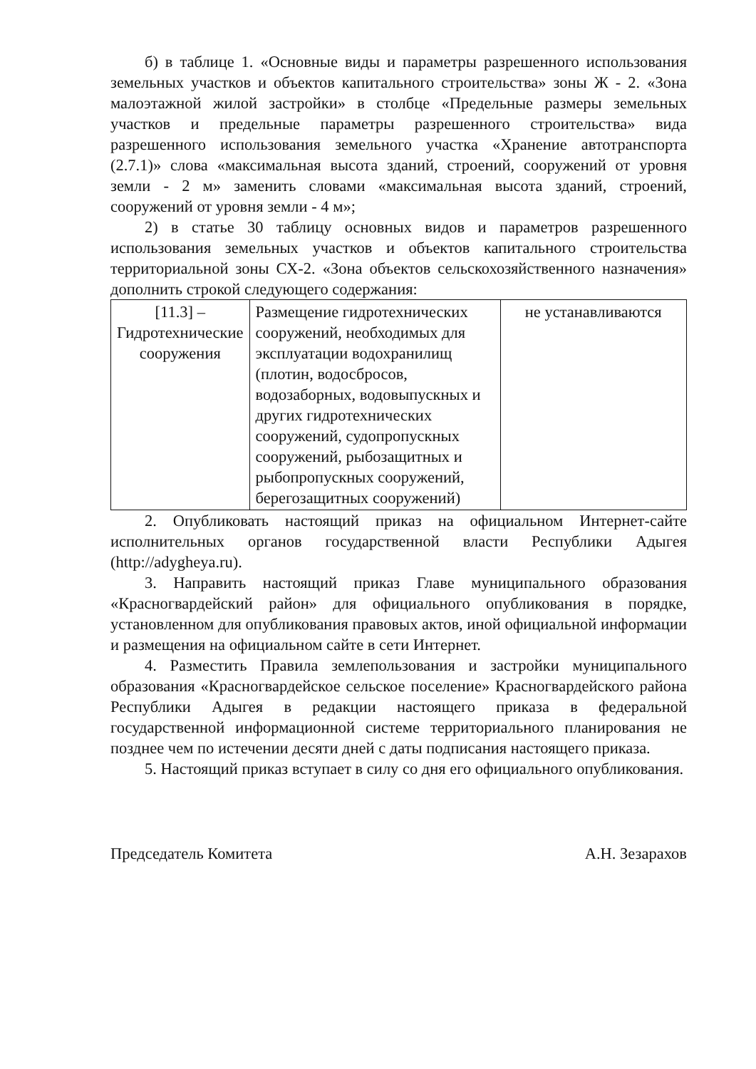б) в таблице 1. «Основные виды и параметры разрешенного использования земельных участков и объектов капитального строительства» зоны Ж - 2. «Зона малоэтажной жилой застройки» в столбце «Предельные размеры земельных участков и предельные параметры разрешенного строительства» вида разрешенного использования земельного участка «Хранение автотранспорта (2.7.1)» слова «максимальная высота зданий, строений, сооружений от уровня земли - 2 м» заменить словами «максимальная высота зданий, строений, сооружений от уровня земли - 4 м»;
2) в статье 30 таблицу основных видов и параметров разрешенного использования земельных участков и объектов капитального строительства территориальной зоны СХ-2. «Зона объектов сельскохозяйственного назначения» дополнить строкой следующего содержания:
| [11.3] – Гидротехнические сооружения | Размещение гидротехнических сооружений, необходимых для эксплуатации водохранилищ (плотин, водосбросов, водозаборных, водовыпускных и других гидротехнических сооружений, судопропускных сооружений, рыбозащитных и рыбопропускных сооружений, берегозащитных сооружений) | не устанавливаются |
2. Опубликовать настоящий приказ на официальном Интернет-сайте исполнительных органов государственной власти Республики Адыгея (http://adygheya.ru).
3. Направить настоящий приказ Главе муниципального образования «Красногвардейский район» для официального опубликования в порядке, установленном для опубликования правовых актов, иной официальной информации и размещения на официальном сайте в сети Интернет.
4. Разместить Правила землепользования и застройки муниципального образования «Красногвардейское сельское поселение» Красногвардейского района Республики Адыгея в редакции настоящего приказа в федеральной государственной информационной системе территориального планирования не позднее чем по истечении десяти дней с даты подписания настоящего приказа.
5. Настоящий приказ вступает в силу со дня его официального опубликования.
Председатель Комитета А.Н. Зезарахов